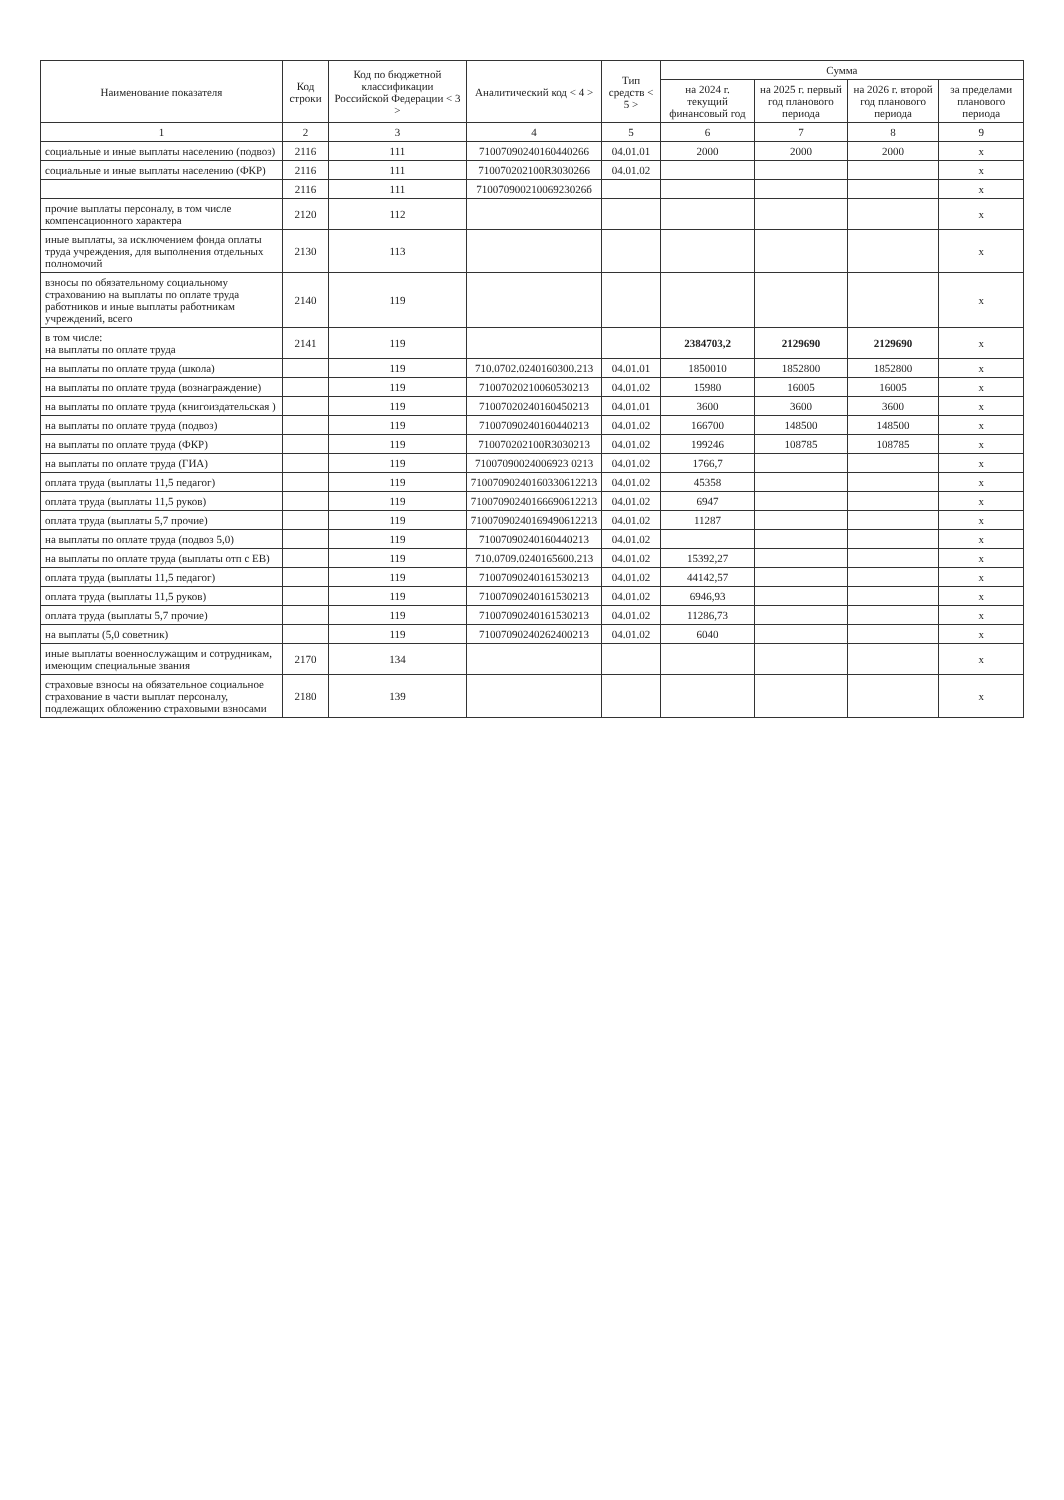| Наименование показателя | Код строки | Код по бюджетной классификации Российской Федерации < 3 > | Аналитический код < 4 > | Тип средств < 5 > | Сумма | | | |
| --- | --- | --- | --- | --- | --- | --- | --- | --- |
| | | | | | на 2024 г. текущий финансовый год | на 2025 г. первый год планового периода | на 2026 г. второй год планового периода | за пределами планового периода |
| 1 | 2 | 3 | 4 | 5 | 6 | 7 | 8 | 9 |
| социальные и иные выплаты населению (подвоз) | 2116 | 111 | 71007090240160440266 | 04.01.01 | 2000 | 2000 | 2000 | x |
| социальные и иные выплаты населению (ФКР) | 2116 | 111 | 710070202100R3030266 | 04.01.02 | | | | x |
| | 2116 | 111 | 71007090021006923026б | | | | | x |
| прочие выплаты персоналу, в том числе компенсационного характера | 2120 | 112 | | | | | | x |
| иные выплаты, за исключением фонда оплаты труда учреждения, для выполнения отдельных полномочий | 2130 | 113 | | | | | | x |
| взносы по обязательному социальному страхованию на выплаты по оплате труда работников и иные выплаты работникам учреждений, всего | 2140 | 119 | | | | | | x |
| в том числе: на выплаты по оплате труда | 2141 | 119 | | | 2384703,2 | 2129690 | 2129690 | x |
| на выплаты по оплате труда (школа) | | 119 | 710.0702.0240160300.213 | 04.01.01 | 1850010 | 1852800 | 1852800 | x |
| на выплаты по оплате труда (вознаграждение) | | 119 | 71007020210060530213 | 04.01.02 | 15980 | 16005 | 16005 | x |
| на выплаты по оплате труда (книгоиздательская ) | | 119 | 71007020240160450213 | 04.01.01 | 3600 | 3600 | 3600 | x |
| на выплаты по оплате труда (подвоз) | | 119 | 71007090240160440213 | 04.01.02 | 166700 | 148500 | 148500 | x |
| на выплаты по оплате труда (ФКР) | | 119 | 710070202100R3030213 | 04.01.02 | 199246 | 108785 | 108785 | x |
| на выплаты по оплате труда (ГИА) | | 119 | 71007090024006923 0213 | 04.01.02 | 1766,7 | | | x |
| оплата труда (выплаты 11,5 педагог) | | 119 | 71007090240160330612213 | 04.01.02 | 45358 | | | x |
| оплата труда (выплаты 11,5 руков) | | 119 | 71007090240166690612213 | 04.01.02 | 6947 | | | x |
| оплата труда (выплаты 5,7 прочие) | | 119 | 71007090240169490612213 | 04.01.02 | 11287 | | | x |
| на выплаты по оплате труда (подвоз 5,0) | | 119 | 71007090240160440213 | 04.01.02 | | | | x |
| на выплаты по оплате труда (выплаты отп с ЕВ) | | 119 | 710.0709.0240165600.213 | 04.01.02 | 15392,27 | | | x |
| оплата труда (выплаты 11,5 педагог) | | 119 | 71007090240161530213 | 04.01.02 | 44142,57 | | | x |
| оплата труда (выплаты 11,5 руков) | | 119 | 71007090240161530213 | 04.01.02 | 6946,93 | | | x |
| оплата труда (выплаты 5,7 прочие) | | 119 | 71007090240161530213 | 04.01.02 | 11286,73 | | | x |
| на выплаты (5,0 советник) | | 119 | 71007090240262400213 | 04.01.02 | 6040 | | | x |
| иные выплаты военнослужащим и сотрудникам, имеющим специальные звания | 2170 | 134 | | | | | | x |
| страховые взносы на обязательное социальное страхование в части выплат персоналу, подлежащих обложению страховыми взносами | 2180 | 139 | | | | | | x |